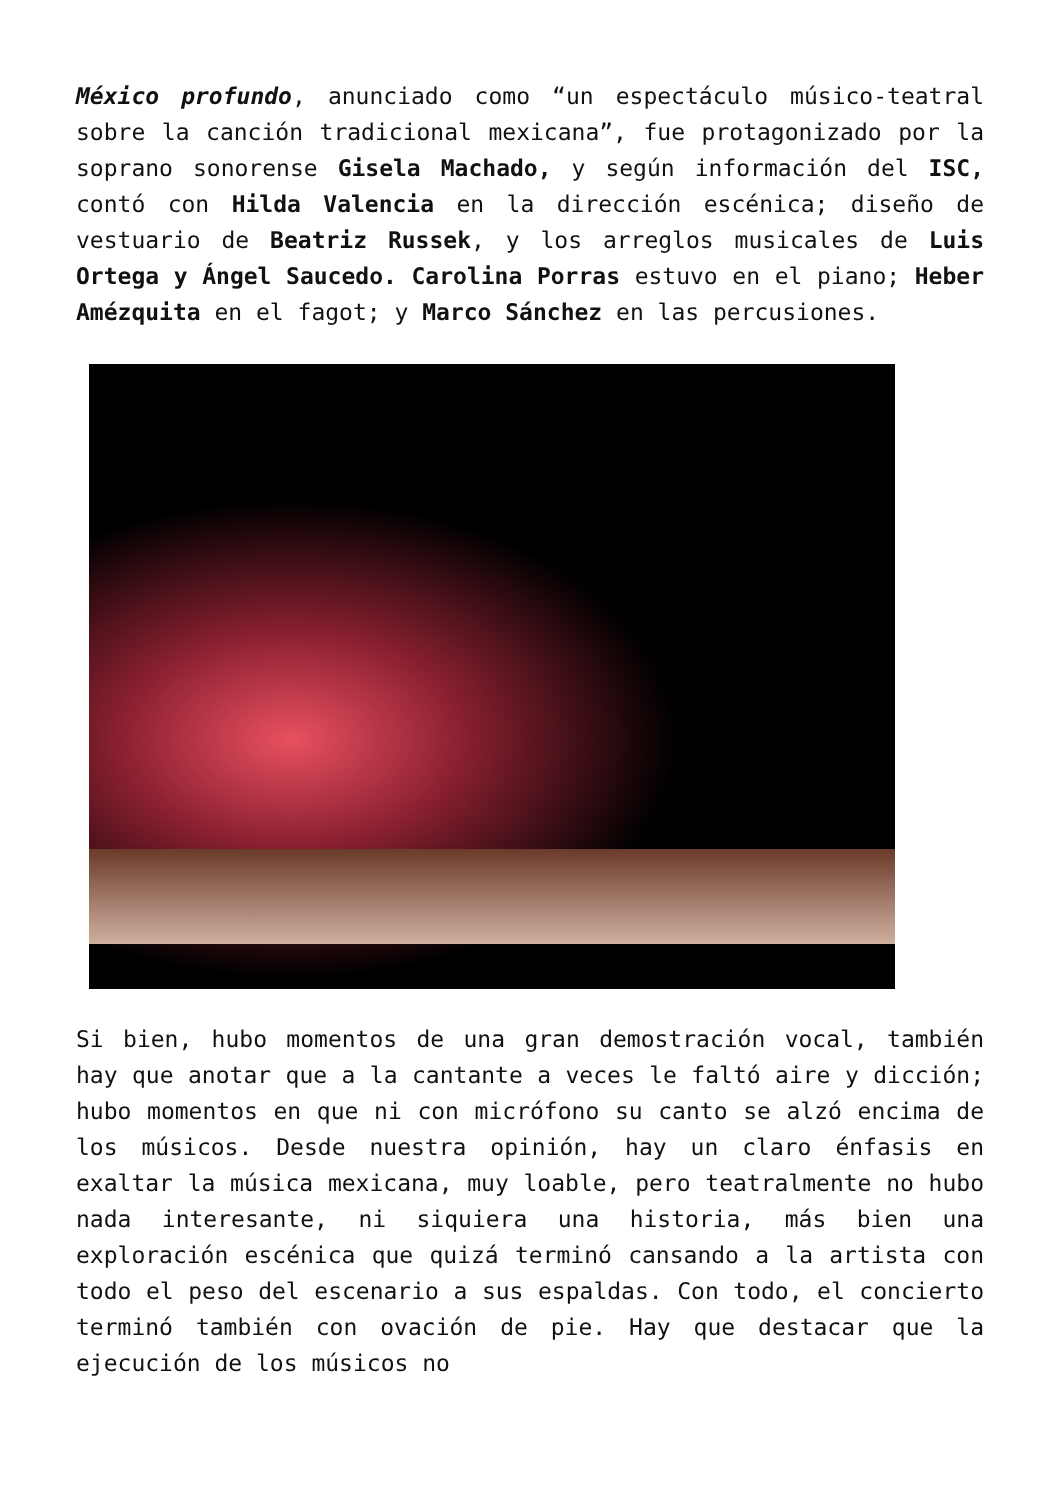México profundo, anunciado como “un espectáculo músico-teatral sobre la canción tradicional mexicana”, fue protagonizado por la soprano sonorense Gisela Machado, y según información del ISC, contó con Hilda Valencia en la dirección escénica; diseño de vestuario de Beatriz Russek, y los arreglos musicales de Luis Ortega y Ángel Saucedo. Carolina Porras estuvo en el piano; Heber Amézquita en el fagot; y Marco Sánchez en las percusiones.
Si bien, hubo momentos de una gran demostración vocal, también hay que anotar que a la cantante a veces le faltó aire y dicción; hubo momentos en que ni con micrófono su canto se alzó encima de los músicos. Desde nuestra opinión, hay un claro énfasis en exaltar la música mexicana, muy loable, pero teatralmente no hubo nada interesante, ni siquiera una historia, más bien una exploración escénica que quizá terminó cansando a la artista con todo el peso del escenario a sus espaldas. Con todo, el concierto terminó también con ovación de pie. Hay que destacar que la ejecución de los músicos no